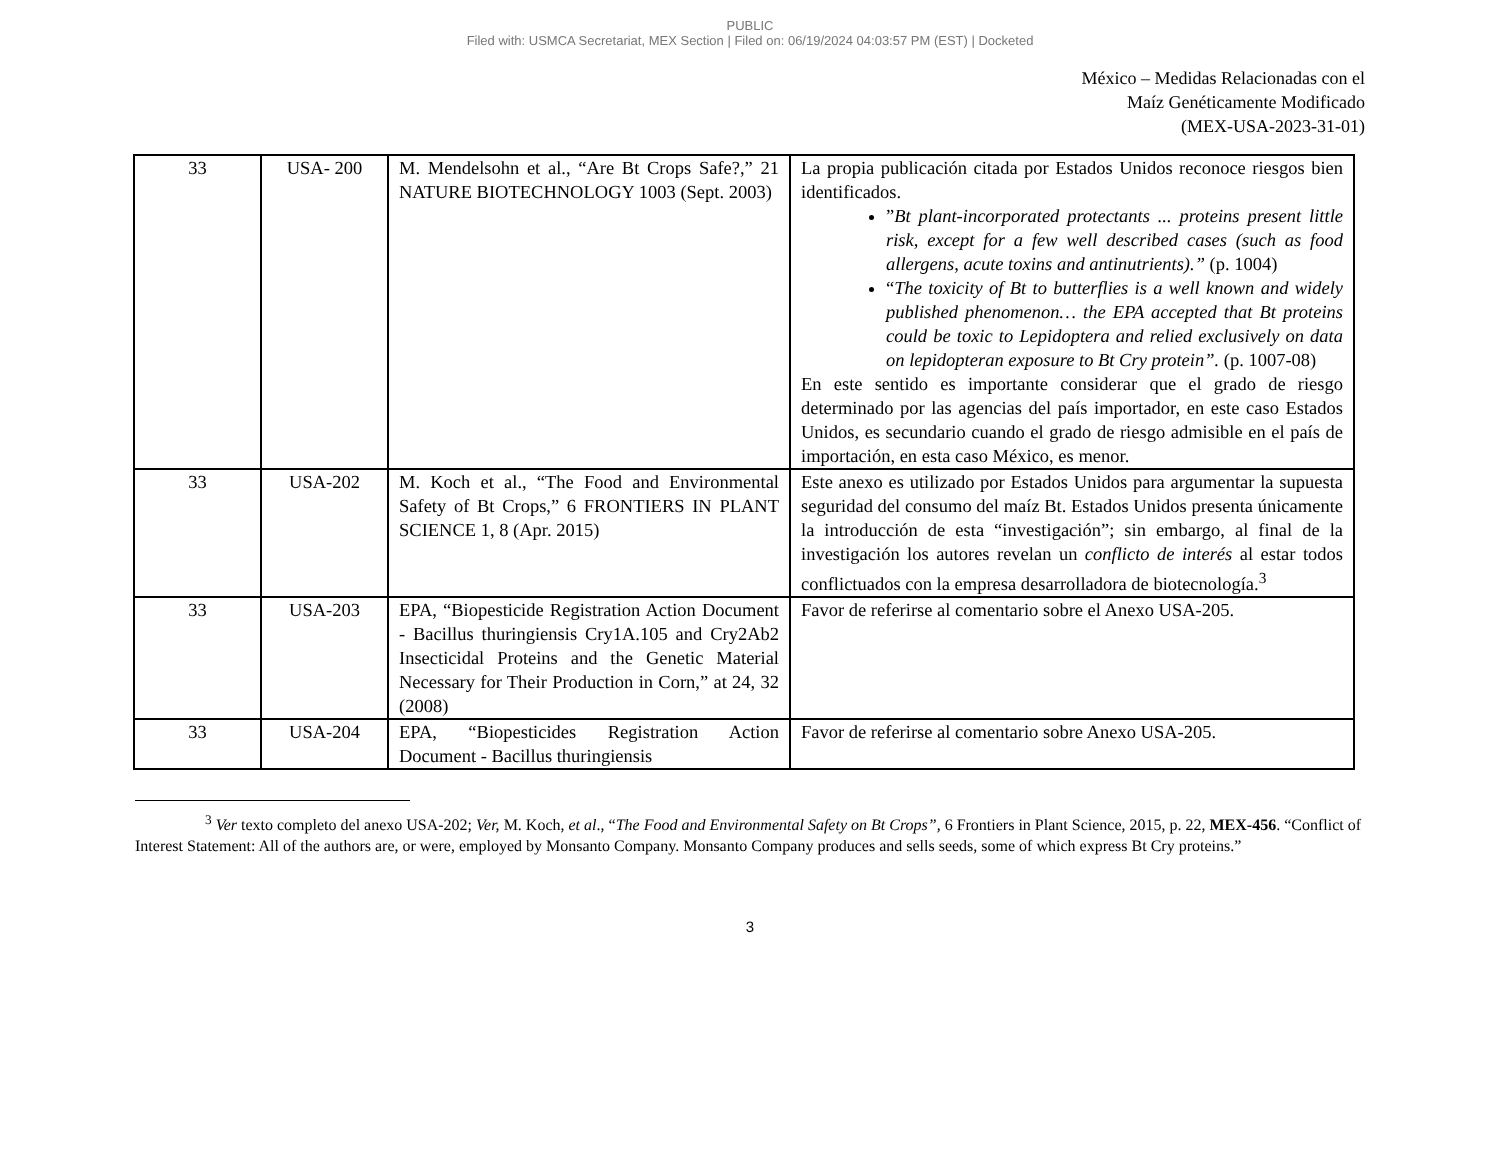PUBLIC
Filed with: USMCA Secretariat, MEX Section | Filed on: 06/19/2024 04:03:57 PM (EST) | Docketed
México – Medidas Relacionadas con el
Maíz Genéticamente Modificado
(MEX-USA-2023-31-01)
| 33 | USA- 200 | M. Mendelsohn et al., “Are Bt Crops Safe?,” 21 NATURE BIOTECHNOLOGY 1003 (Sept. 2003) | La propia publicación citada por Estados Unidos reconoce riesgos bien identificados. ” Bt plant-incorporated protectants ... proteins present little risk, except for a few well described cases (such as food allergens, acute toxins and antinutrients).” (p. 1004) “ The toxicity of Bt to butterflies is a well known and widely published phenomenon… the EPA accepted that Bt proteins could be toxic to Lepidoptera and relied exclusively on data on lepidopteran exposure to Bt Cry protein”. (p. 1007-08) En este sentido es importante considerar que el grado de riesgo determinado por las agencias del país importador, en este caso Estados Unidos, es secundario cuando el grado de riesgo admisible en el país de importación, en esta caso México, es menor. |
| 33 | USA-202 | M. Koch et al., “The Food and Environmental Safety of Bt Crops,” 6 FRONTIERS IN PLANT SCIENCE 1, 8 (Apr. 2015) | Este anexo es utilizado por Estados Unidos para argumentar la supuesta seguridad del consumo del maíz Bt. Estados Unidos presenta únicamente la introducción de esta “investigación”; sin embargo, al final de la investigación los autores revelan un conflicto de interés al estar todos conflictuados con la empresa desarrolladora de biotecnología.<sup>3</sup> |
| 33 | USA-203 | EPA, “Biopesticide Registration Action Document - Bacillus thuringiensis Cry1A.105 and Cry2Ab2 Insecticidal Proteins and the Genetic Material Necessary for Their Production in Corn,” at 24, 32 (2008) | Favor de referirse al comentario sobre el Anexo USA-205. |
| 33 | USA-204 | EPA, “Biopesticides Registration Action Document - Bacillus thuringiensis | Favor de referirse al comentario sobre Anexo USA-205. |
<sup>3</sup> Ver texto completo del anexo USA-202; Ver, M. Koch, et al., “The Food and Environmental Safety on Bt Crops”, 6 Frontiers in Plant Science, 2015, p. 22, MEX-456. “Conflict of Interest Statement: All of the authors are, or were, employed by Monsanto Company. Monsanto Company produces and sells seeds, some of which express Bt Cry proteins.”
3